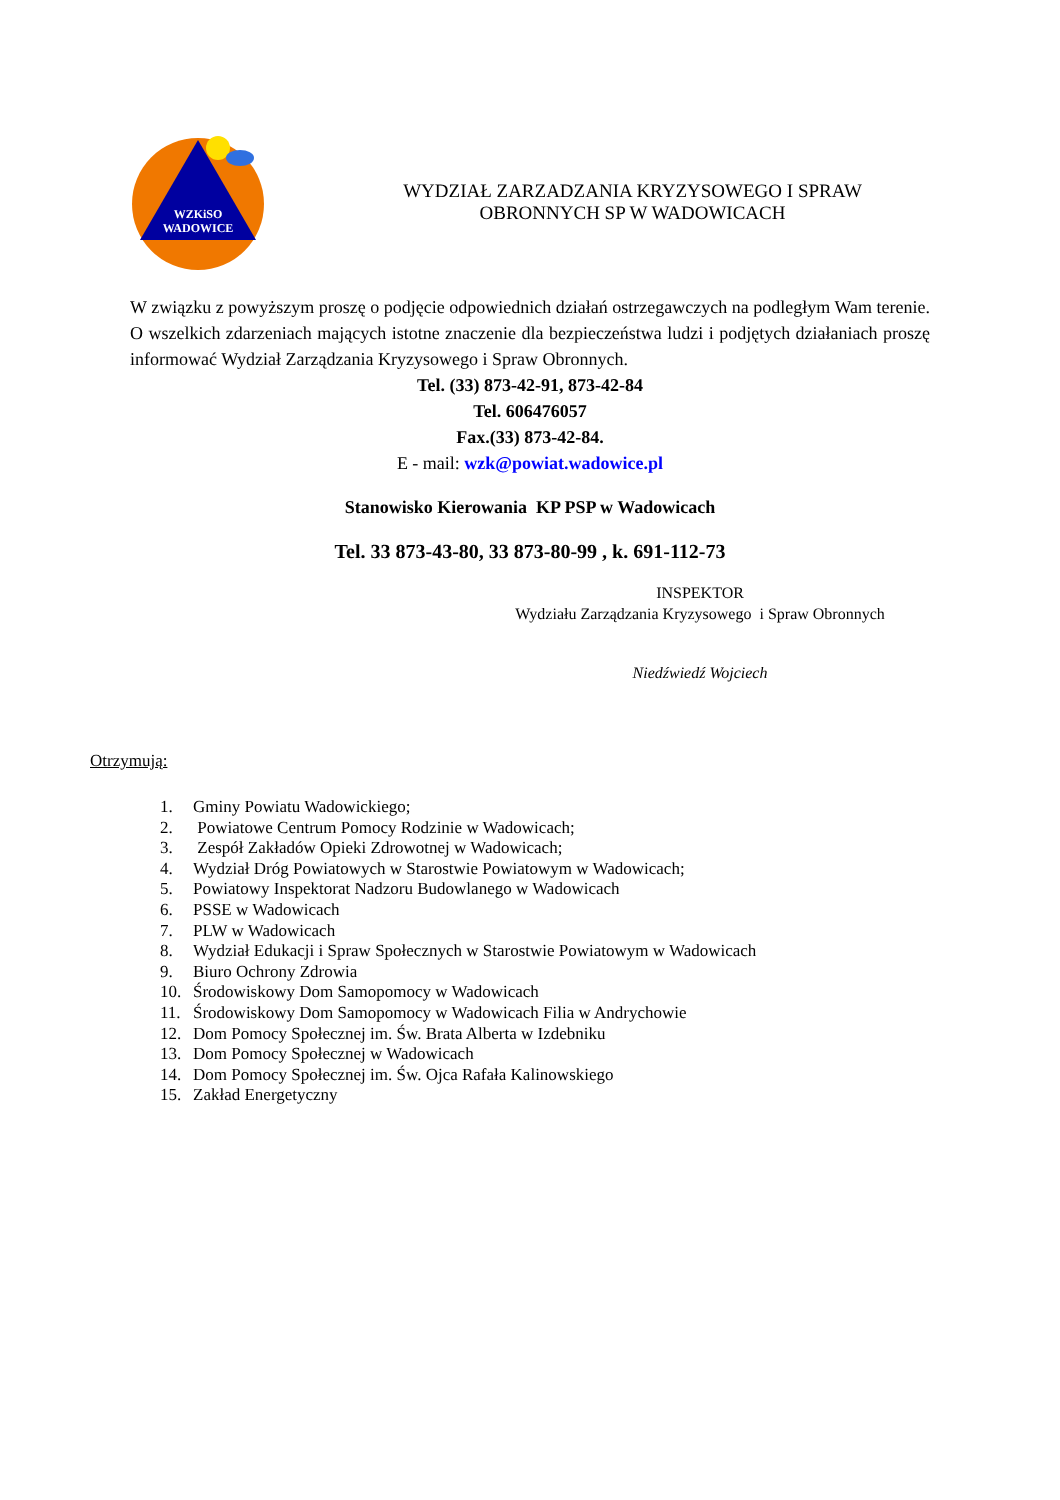WZKiSO
WADOWICE
WYDZIAŁ ZARZADZANIA KRYZYSOWEGO I SPRAW
OBRONNYCH SP W WADOWICACH
W związku z powyższym proszę o podjęcie odpowiednich działań ostrzegawczych na podległym Wam terenie. O wszelkich zdarzeniach mających istotne znaczenie dla bezpieczeństwa ludzi i podjętych działaniach proszę informować Wydział Zarządzania Kryzysowego i Spraw Obronnych.
Tel. (33) 873-42-91, 873-42-84
Tel. 606476057
Fax.(33) 873-42-84.
E - mail: wzk@powiat.wadowice.pl
Stanowisko Kierowania KP PSP w Wadowicach
Tel. 33 873-43-80, 33 873-80-99 , k. 691-112-73
INSPEKTOR
Wydziału Zarządzania Kryzysowego i Spraw Obronnych
Niedźwiedź Wojciech
Otrzymują:
1. Gminy Powiatu Wadowickiego;
2. Powiatowe Centrum Pomocy Rodzinie w Wadowicach;
3. Zespół Zakładów Opieki Zdrowotnej w Wadowicach;
4. Wydział Dróg Powiatowych w Starostwie Powiatowym w Wadowicach;
5. Powiatowy Inspektorat Nadzoru Budowlanego w Wadowicach
6. PSSE w Wadowicach
7. PLW w Wadowicach
8. Wydział Edukacji i Spraw Społecznych w Starostwie Powiatowym w Wadowicach
9. Biuro Ochrony Zdrowia
10. Środowiskowy Dom Samopomocy w Wadowicach
11. Środowiskowy Dom Samopomocy w Wadowicach Filia w Andrychowie
12. Dom Pomocy Społecznej im. Św. Brata Alberta w Izdebniku
13. Dom Pomocy Społecznej w Wadowicach
14. Dom Pomocy Społecznej im. Św. Ojca Rafała Kalinowskiego
15. Zakład Energetyczny